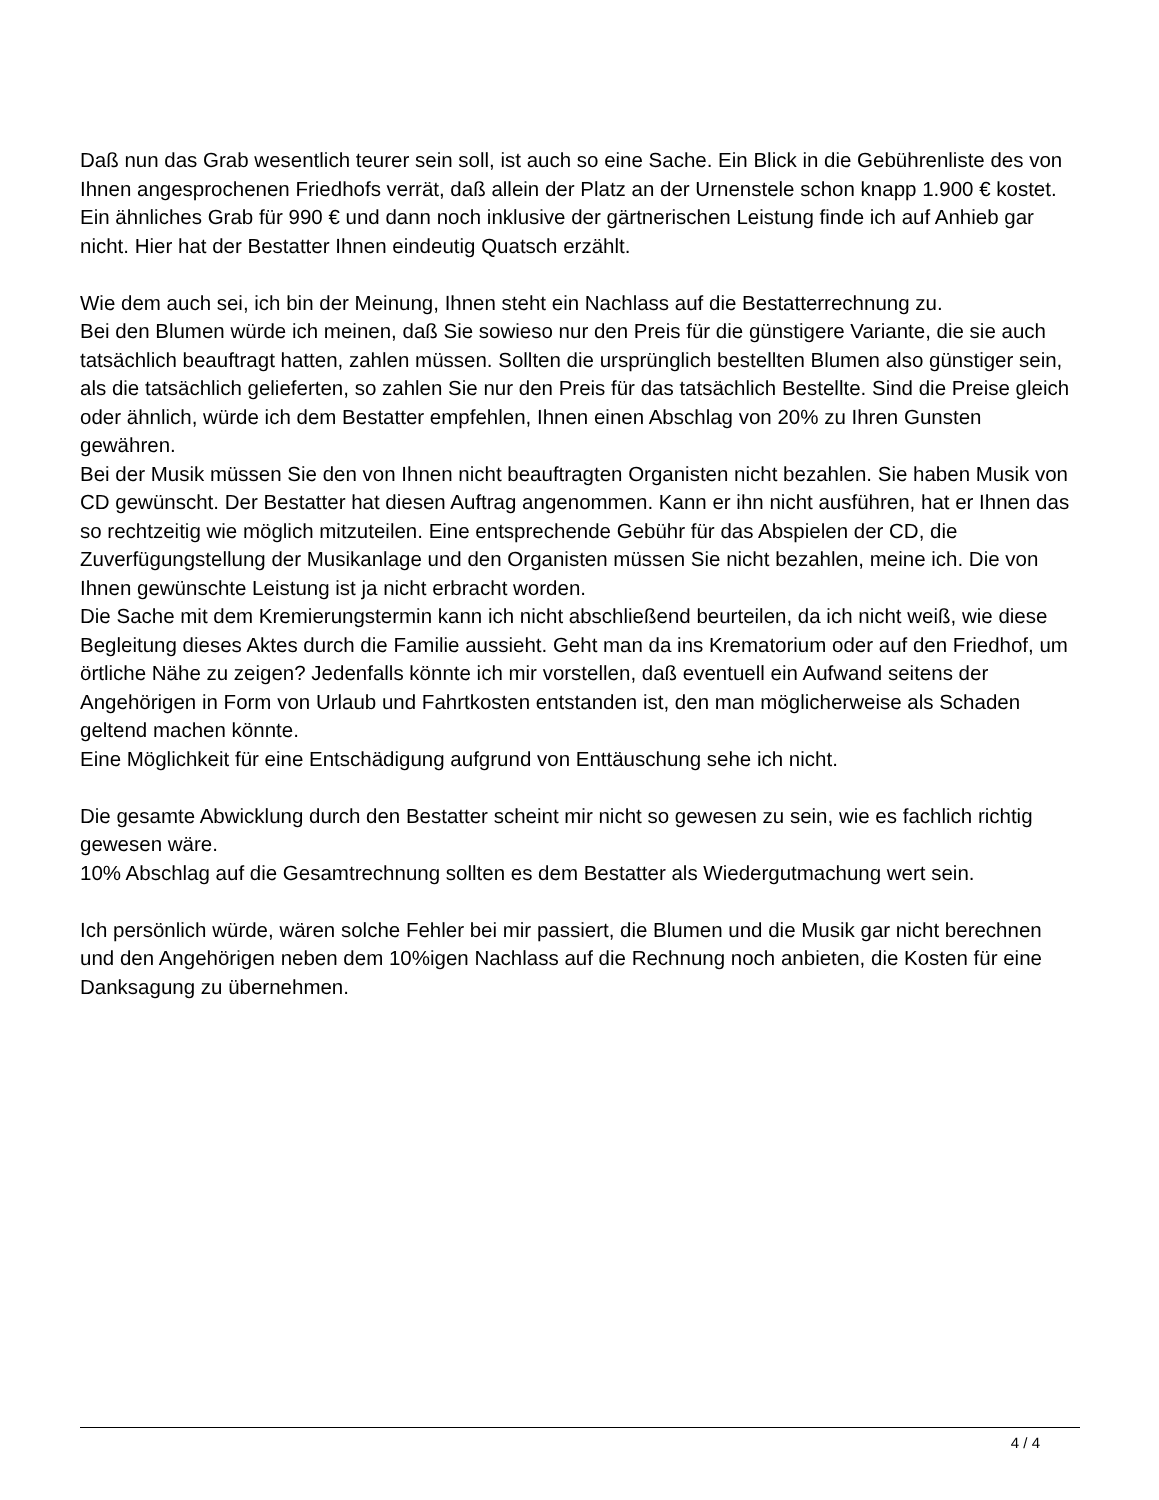Daß nun das Grab wesentlich teurer sein soll, ist auch so eine Sache. Ein Blick in die Gebührenliste des von Ihnen angesprochenen Friedhofs verrät, daß allein der Platz an der Urnenstele schon knapp 1.900 € kostet.
Ein ähnliches Grab für 990 € und dann noch inklusive der gärtnerischen Leistung finde ich auf Anhieb gar nicht. Hier hat der Bestatter Ihnen eindeutig Quatsch erzählt.
Wie dem auch sei, ich bin der Meinung, Ihnen steht ein Nachlass auf die Bestatterrechnung zu.
Bei den Blumen würde ich meinen, daß Sie sowieso nur den Preis für die günstigere Variante, die sie auch tatsächlich beauftragt hatten, zahlen müssen. Sollten die ursprünglich bestellten Blumen also günstiger sein, als die tatsächlich gelieferten, so zahlen Sie nur den Preis für das tatsächlich Bestellte. Sind die Preise gleich oder ähnlich, würde ich dem Bestatter empfehlen, Ihnen einen Abschlag von 20% zu Ihren Gunsten gewähren.
Bei der Musik müssen Sie den von Ihnen nicht beauftragten Organisten nicht bezahlen. Sie haben Musik von CD gewünscht. Der Bestatter hat diesen Auftrag angenommen. Kann er ihn nicht ausführen, hat er Ihnen das so rechtzeitig wie möglich mitzuteilen. Eine entsprechende Gebühr für das Abspielen der CD, die Zuverfügungstellung der Musikanlage und den Organisten müssen Sie nicht bezahlen, meine ich. Die von Ihnen gewünschte Leistung ist ja nicht erbracht worden.
Die Sache mit dem Kremierungstermin kann ich nicht abschließend beurteilen, da ich nicht weiß, wie diese Begleitung dieses Aktes durch die Familie aussieht. Geht man da ins Krematorium oder auf den Friedhof, um örtliche Nähe zu zeigen? Jedenfalls könnte ich mir vorstellen, daß eventuell ein Aufwand seitens der Angehörigen in Form von Urlaub und Fahrtkosten entstanden ist, den man möglicherweise als Schaden geltend machen könnte.
Eine Möglichkeit für eine Entschädigung aufgrund von Enttäuschung sehe ich nicht.
Die gesamte Abwicklung durch den Bestatter scheint mir nicht so gewesen zu sein, wie es fachlich richtig gewesen wäre.
10% Abschlag auf die Gesamtrechnung sollten es dem Bestatter als Wiedergutmachung wert sein.
Ich persönlich würde, wären solche Fehler bei mir passiert, die Blumen und die Musik gar nicht berechnen und den Angehörigen neben dem 10%igen Nachlass auf die Rechnung noch anbieten, die Kosten für eine Danksagung zu übernehmen.
4 / 4